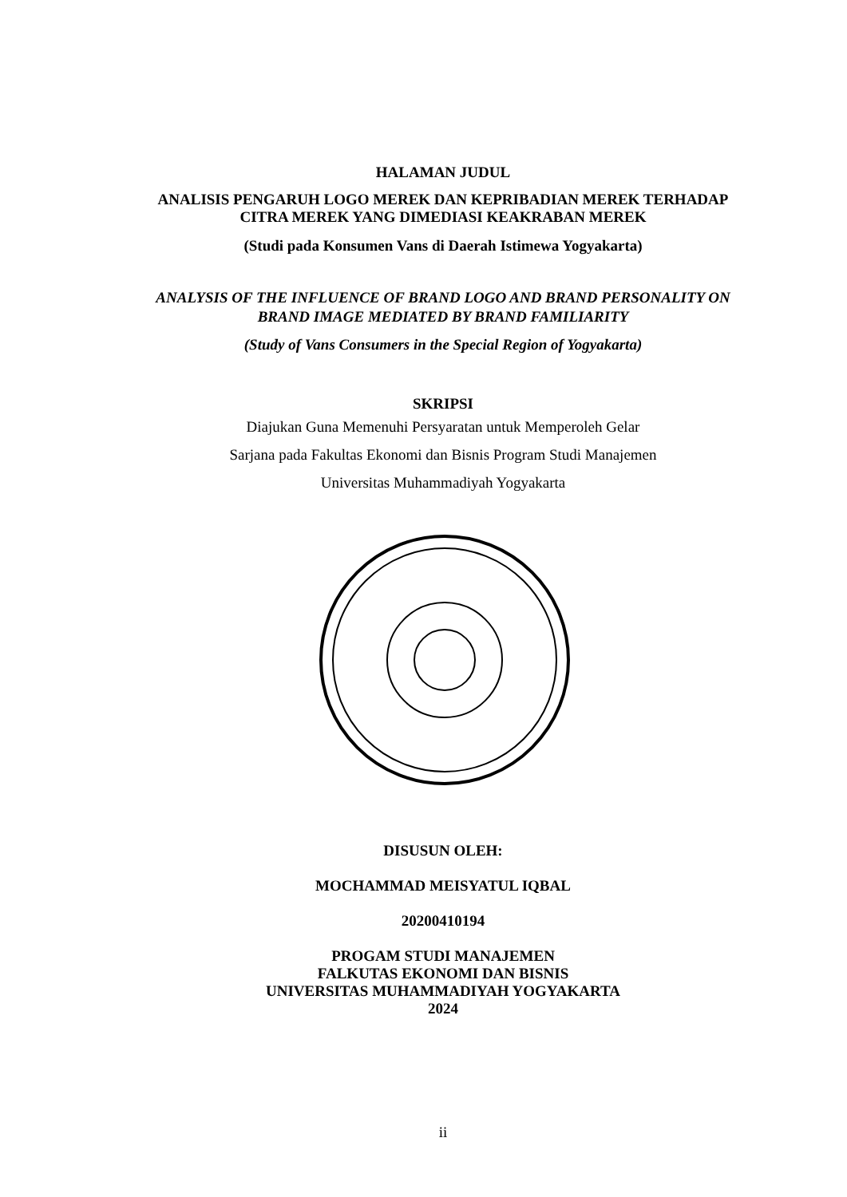HALAMAN JUDUL
ANALISIS PENGARUH LOGO MEREK DAN KEPRIBADIAN MEREK TERHADAP
CITRA MEREK YANG DIMEDIASI KEAKRABAN MEREK
(Studi pada Konsumen Vans di Daerah Istimewa Yogyakarta)
ANALYSIS OF THE INFLUENCE OF BRAND LOGO AND BRAND PERSONALITY ON
BRAND IMAGE MEDIATED BY BRAND FAMILIARITY
(Study of Vans Consumers in the Special Region of Yogyakarta)
SKRIPSI
Diajukan Guna Memenuhi Persyaratan untuk Memperoleh Gelar
Sarjana pada Fakultas Ekonomi dan Bisnis Program Studi Manajemen
Universitas Muhammadiyah Yogyakarta
DISUSUN OLEH:
MOCHAMMAD MEISYATUL IQBAL
20200410194
PROGAM STUDI MANAJEMEN
FALKUTAS EKONOMI DAN BISNIS
UNIVERSITAS MUHAMMADIYAH YOGYAKARTA
2024
ii